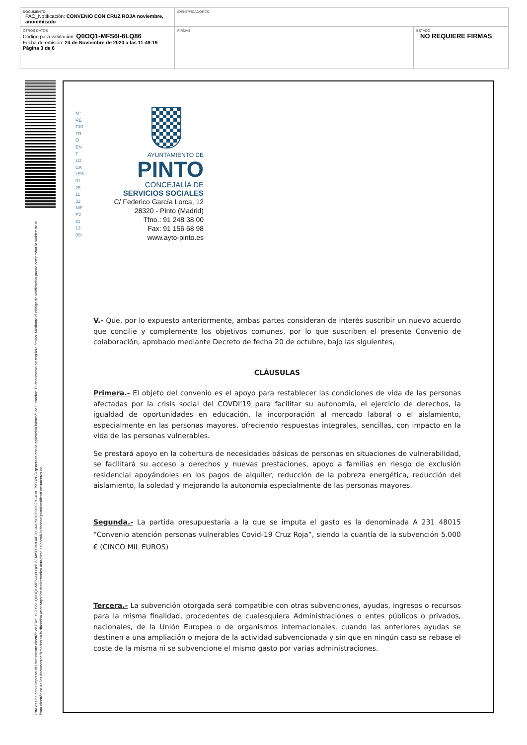| DOCUMENTO PAC_Notificación: CONVENIO CON CRUZ ROJA noviembre, anonimizado | IDENTIFICADORES | |
| OTROS DATOS Código para validación: Q0OQ1-MFS6I-6LQ86 Fecha de emisión: 24 de Noviembre de 2020 a las 11:49:19 Página 3 de 6 | FIRMAS | ESTADO NO REQUIERE FIRMAS |
Esta es una copia impresa del documento electrónico (Ref: 1920551 Q0OQ1-MFS6I-6LQ86 68A850C93D4E28CAD3981898D92D24B81795B2E8) generada con la aplicación informática Firmadoc. El documento no requiere firmas. Mediante el código de verificación puede comprobar la validez de la firma electrónica de los documentos firmados en la dirección web: https://sedeelectronica.ayto-pinto.es/portalCiudadano/portal/verificarDocumentos.do
Nº RE GIS TR O EN T. LO CA LES 01 28 11 32 NIF P2 81 13 00I
AYUNTAMIENTO DE
PINTO
CONCEJALÍA DE
SERVICIOS SOCIALES
C/ Federico García Lorca, 12
28320 - Pinto (Madrid)
Tfno.: 91 248 38 00
Fax: 91 156 68 98
www.ayto-pinto.es
V.- Que, por lo expuesto anteriormente, ambas partes consideran de interés suscribir un nuevo acuerdo que concilie y complemente los objetivos comunes, por lo que suscriben el presente Convenio de colaboración, aprobado mediante Decreto de fecha 20 de octubre, bajo las siguientes,
CLÁUSULAS
Primera.- El objeto del convenio es el apoyo para restablecer las condiciones de vida de las personas afectadas por la crisis social del COVDI’19 para facilitar su autonomía, el ejercicio de derechos, la igualdad de oportunidades en educación, la incorporación al mercado laboral o el aislamiento, especialmente en las personas mayores, ofreciendo respuestas integrales, sencillas, con impacto en la vida de las personas vulnerables.
Se prestará apoyo en la cobertura de necesidades básicas de personas en situaciones de vulnerabilidad, se facilitará su acceso a derechos y nuevas prestaciones, apoyo a familias en riesgo de exclusión residencial apoyándoles en los pagos de alquiler, reducción de la pobreza energética, reducción del aislamiento, la soledad y mejorando la autonomía especialmente de las personas mayores.
Segunda.- La partida presupuestaria a la que se imputa el gasto es la denominada A 231 48015 “Convenio atención personas vulnerables Covid-19 Cruz Roja”, siendo la cuantía de la subvención 5.000 € (CINCO MIL EUROS)
Tercera.- La subvención otorgada será compatible con otras subvenciones, ayudas, ingresos o recursos para la misma finalidad, procedentes de cualesquiera Administraciones o entes públicos o privados, nacionales, de la Unión Europea o de organismos internacionales, cuando las anteriores ayudas se destinen a una ampliación o mejora de la actividad subvencionada y sin que en ningún caso se rebase el coste de la misma ni se subvencione el mismo gasto por varias administraciones.